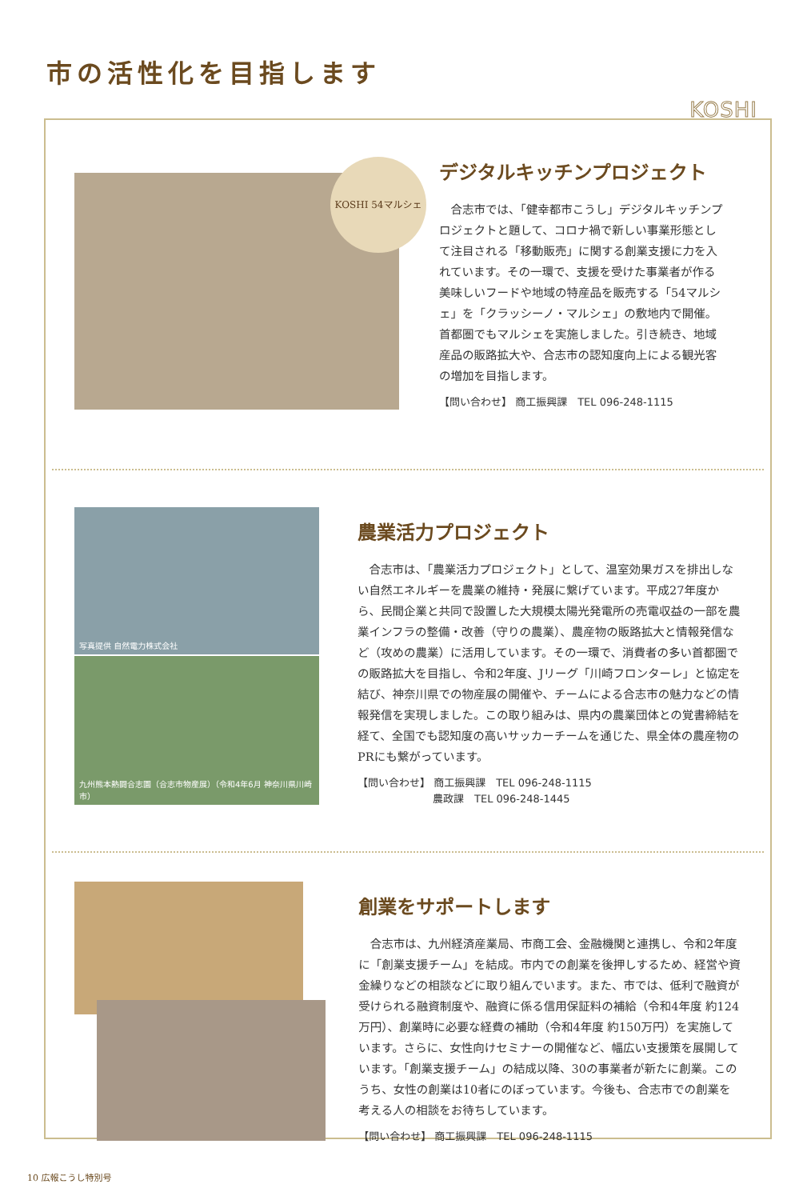市の活性化を目指します
KOSHI
KOSHI 54マルシェ
デジタルキッチンプロジェクト
合志市では、「健幸都市こうし」デジタルキッチンプロジェクトと題して、コロナ禍で新しい事業形態として注目される「移動販売」に関する創業支援に力を入れています。その一環で、支援を受けた事業者が作る美味しいフードや地域の特産品を販売する「54マルシェ」を「クラッシーノ・マルシェ」の敷地内で開催。首都圏でもマルシェを実施しました。引き続き、地域産品の販路拡大や、合志市の認知度向上による観光客の増加を目指します。
【問い合わせ】 商工振興課　TEL 096-248-1115
写真提供 自然電力株式会社
九州熊本熱闘合志園（合志市物産展）（令和4年6月 神奈川県川崎市）
農業活力プロジェクト
合志市は、「農業活力プロジェクト」として、温室効果ガスを排出しない自然エネルギーを農業の維持・発展に繋げています。平成27年度から、民間企業と共同で設置した大規模太陽光発電所の売電収益の一部を農業インフラの整備・改善（守りの農業）、農産物の販路拡大と情報発信など（攻めの農業）に活用しています。その一環で、消費者の多い首都圏での販路拡大を目指し、令和2年度、Jリーグ「川崎フロンターレ」と協定を結び、神奈川県での物産展の開催や、チームによる合志市の魅力などの情報発信を実現しました。この取り組みは、県内の農業団体との覚書締結を経て、全国でも認知度の高いサッカーチームを通じた、県全体の農産物のPRにも繋がっています。
【問い合わせ】 商工振興課　TEL 096-248-1115
農政課　TEL 096-248-1445
創業をサポートします
合志市は、九州経済産業局、市商工会、金融機関と連携し、令和2年度に「創業支援チーム」を結成。市内での創業を後押しするため、経営や資金繰りなどの相談などに取り組んでいます。また、市では、低利で融資が受けられる融資制度や、融資に係る信用保証料の補給（令和4年度 約124万円）、創業時に必要な経費の補助（令和4年度 約150万円）を実施しています。さらに、女性向けセミナーの開催など、幅広い支援策を展開しています。「創業支援チーム」の結成以降、30の事業者が新たに創業。このうち、女性の創業は10者にのぼっています。今後も、合志市での創業を考える人の相談をお待ちしています。
【問い合わせ】 商工振興課　TEL 096-248-1115
10 広報こうし特別号